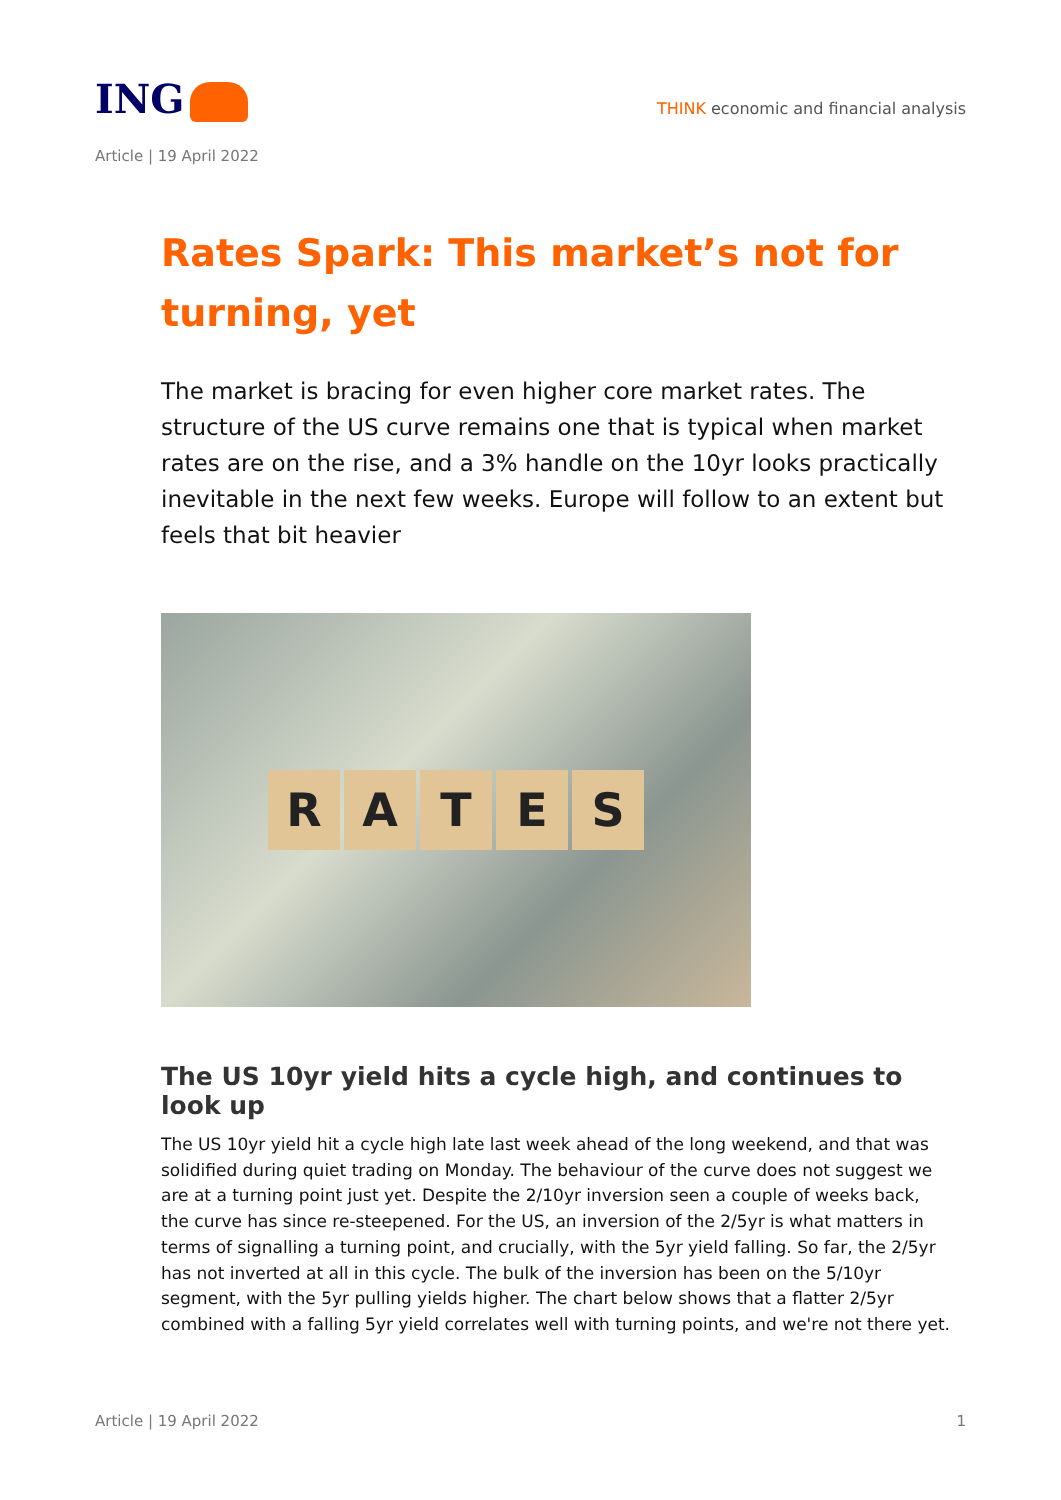ING
THINK economic and financial analysis
Article | 19 April 2022
Rates Spark: This market’s not for turning, yet
The market is bracing for even higher core market rates. The structure of the US curve remains one that is typical when market rates are on the rise, and a 3% handle on the 10yr looks practically inevitable in the next few weeks. Europe will follow to an extent but feels that bit heavier
RATES
The US 10yr yield hits a cycle high, and continues to look up
The US 10yr yield hit a cycle high late last week ahead of the long weekend, and that was solidified during quiet trading on Monday. The behaviour of the curve does not suggest we are at a turning point just yet. Despite the 2/10yr inversion seen a couple of weeks back, the curve has since re-steepened. For the US, an inversion of the 2/5yr is what matters in terms of signalling a turning point, and crucially, with the 5yr yield falling. So far, the 2/5yr has not inverted at all in this cycle. The bulk of the inversion has been on the 5/10yr segment, with the 5yr pulling yields higher. The chart below shows that a flatter 2/5yr combined with a falling 5yr yield correlates well with turning points, and we're not there yet.
Article | 19 April 2022 1